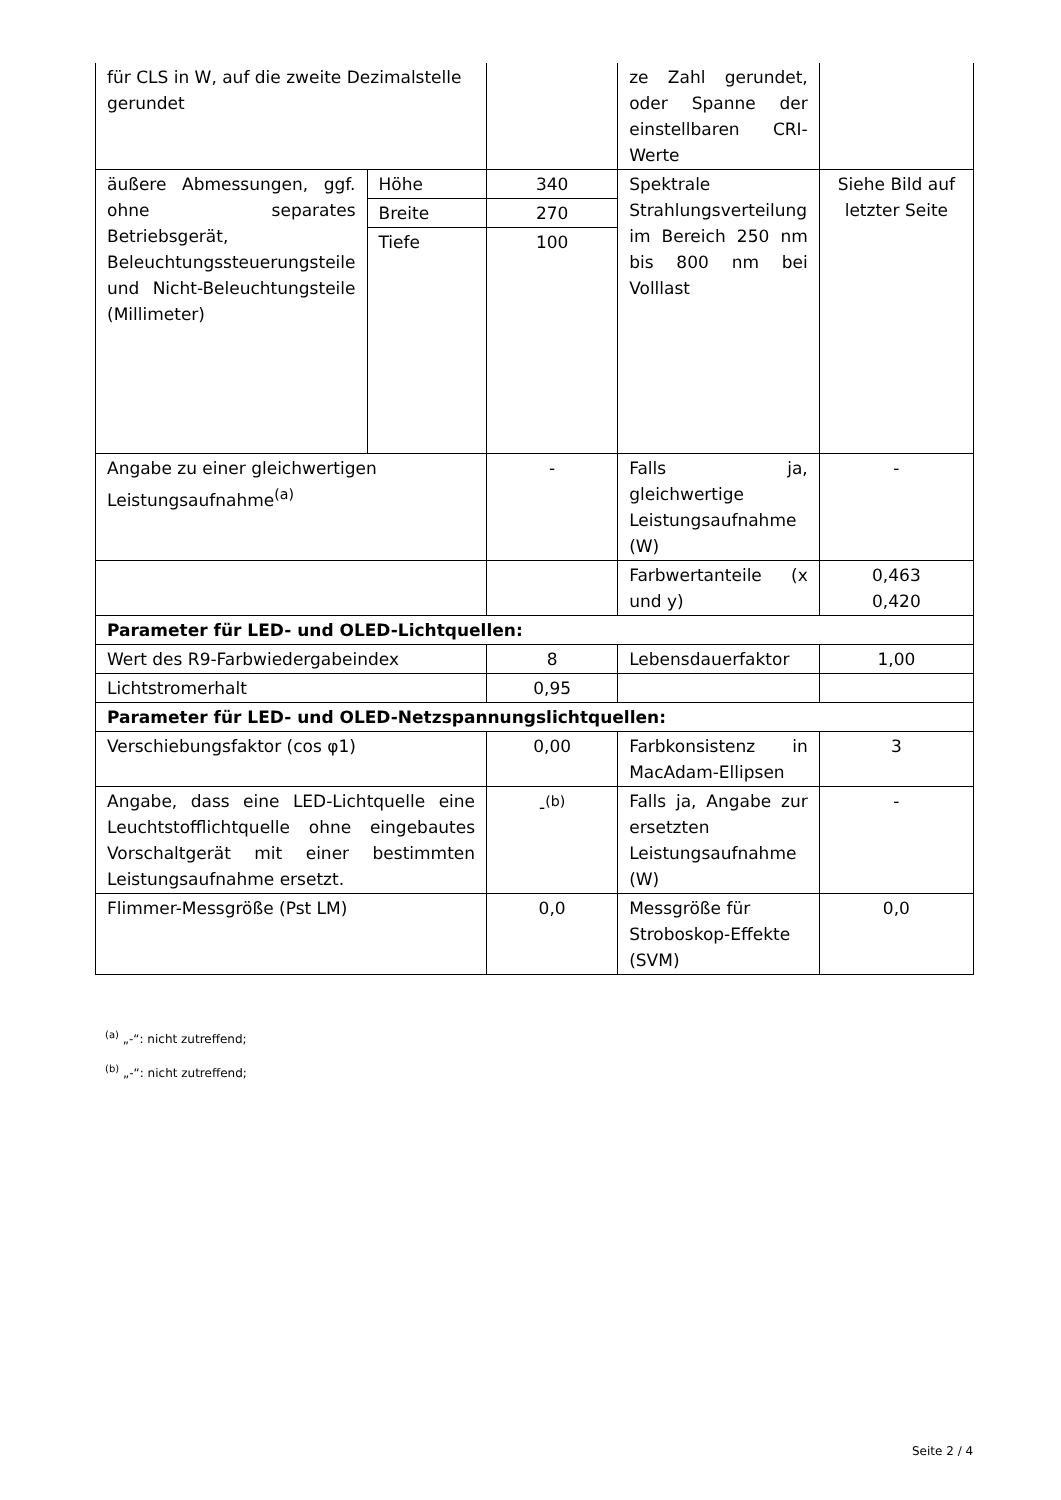| für CLS in W, auf die zweite Dezimalstelle gerundet | | | ze Zahl gerundet, oder Spanne der einstellbaren CRI-Werte | |
| äußere Abmessungen, ggf. ohne separates Betriebsgerät, Beleuchtungssteuerungsteile und Nicht-Beleuchtungsteile (Millimeter) | Höhe | 340 | Spektrale Strahlungsverteilung im Bereich 250 nm bis 800 nm bei Volllast | Siehe Bild auf letzter Seite |
| | Breite | 270 | | |
| | Tiefe | 100 | | |
| Angabe zu einer gleichwertigen Leistungsaufnahme<sup>(a)</sup> | | - | Falls ja, gleichwertige Leistungsaufnahme (W) | - |
| | | | Farbwertanteile (x und y) | 0,463 0,420 |
| Parameter für LED- und OLED-Lichtquellen: | | | | |
| Wert des R9-Farbwiedergabeindex | | 8 | Lebensdauerfaktor | 1,00 |
| Lichtstromerhalt | | 0,95 | | |
| Parameter für LED- und OLED-Netzspannungslichtquellen: | | | | |
| Verschiebungsfaktor (cos φ1) | | 0,00 | Farbkonsistenz in MacAdam-Ellipsen | 3 |
| Angabe, dass eine LED-Lichtquelle eine Leuchtstofflichtquelle ohne eingebautes Vorschaltgerät mit einer bestimmten Leistungsaufnahme ersetzt. | | -<sup>(b)</sup> | Falls ja, Angabe zur ersetzten Leistungsaufnahme (W) | - |
| Flimmer-Messgröße (Pst LM) | | 0,0 | Messgröße für Stroboskop-Effekte (SVM) | 0,0 |
<sup>(a)</sup> „-“: nicht zutreffend;
<sup>(b)</sup> „-“: nicht zutreffend;
Seite 2 / 4